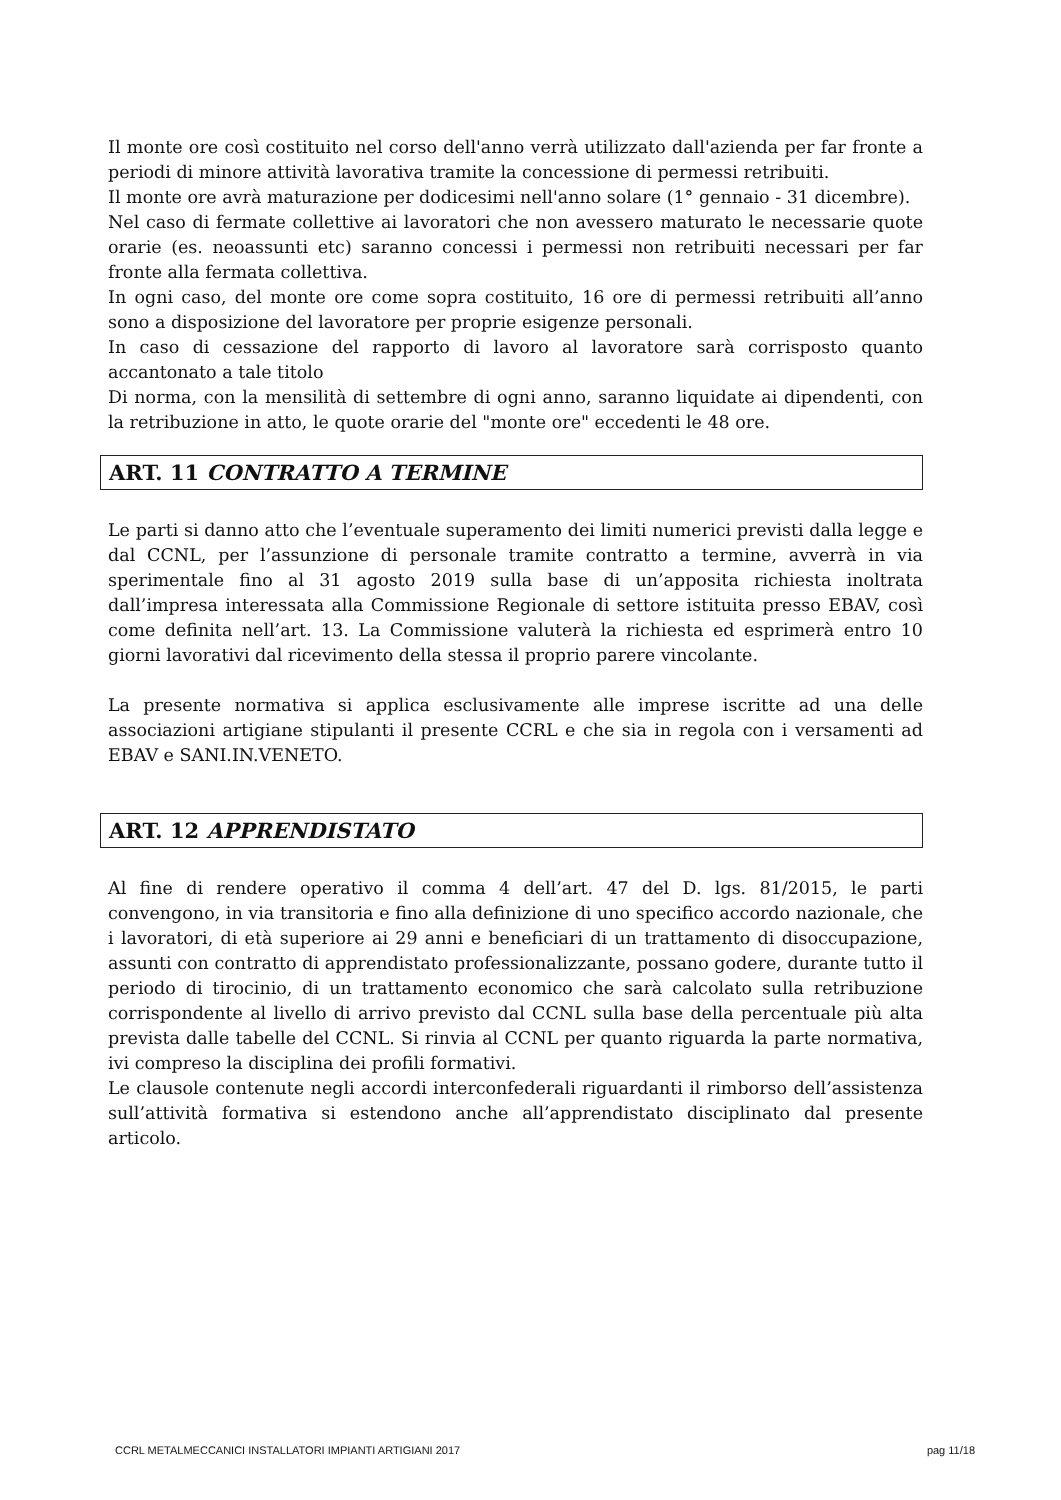Il monte ore così costituito nel corso dell'anno verrà utilizzato dall'azienda per far fronte a periodi di minore attività lavorativa tramite la concessione di permessi retribuiti.
Il monte ore avrà maturazione per dodicesimi nell'anno solare (1° gennaio - 31 dicembre).
Nel caso di fermate collettive ai lavoratori che non avessero maturato le necessarie quote orarie (es. neoassunti etc) saranno concessi i permessi non retribuiti necessari per far fronte alla fermata collettiva.
In ogni caso, del monte ore come sopra costituito, 16 ore di permessi retribuiti all’anno sono a disposizione del lavoratore per proprie esigenze personali.
In caso di cessazione del rapporto di lavoro al lavoratore sarà corrisposto quanto accantonato a tale titolo
Di norma, con la mensilità di settembre di ogni anno, saranno liquidate ai dipendenti, con la retribuzione in atto, le quote orarie del "monte ore" eccedenti le 48 ore.
ART. 11 CONTRATTO A TERMINE
Le parti si danno atto che l’eventuale superamento dei limiti numerici previsti dalla legge e dal CCNL, per l’assunzione di personale tramite contratto a termine, avverrà in via sperimentale fino al 31 agosto 2019 sulla base di un’apposita richiesta inoltrata dall’impresa interessata alla Commissione Regionale di settore istituita presso EBAV, così come definita nell’art. 13. La Commissione valuterà la richiesta ed esprimerà entro 10 giorni lavorativi dal ricevimento della stessa il proprio parere vincolante.
La presente normativa si applica esclusivamente alle imprese iscritte ad una delle associazioni artigiane stipulanti il presente CCRL e che sia in regola con i versamenti ad EBAV e SANI.IN.VENETO.
ART. 12 APPRENDISTATO
Al fine di rendere operativo il comma 4 dell’art. 47 del D. lgs. 81/2015, le parti convengono, in via transitoria e fino alla definizione di uno specifico accordo nazionale, che i lavoratori, di età superiore ai 29 anni e beneficiari di un trattamento di disoccupazione, assunti con contratto di apprendistato professionalizzante, possano godere, durante tutto il periodo di tirocinio, di un trattamento economico che sarà calcolato sulla retribuzione corrispondente al livello di arrivo previsto dal CCNL sulla base della percentuale più alta prevista dalle tabelle del CCNL. Si rinvia al CCNL per quanto riguarda la parte normativa, ivi compreso la disciplina dei profili formativi.
Le clausole contenute negli accordi interconfederali riguardanti il rimborso dell’assistenza sull’attività formativa si estendono anche all’apprendistato disciplinato dal presente articolo.
CCRL METALMECCANICI INSTALLATORI IMPIANTI ARTIGIANI 2017 pag 11/18